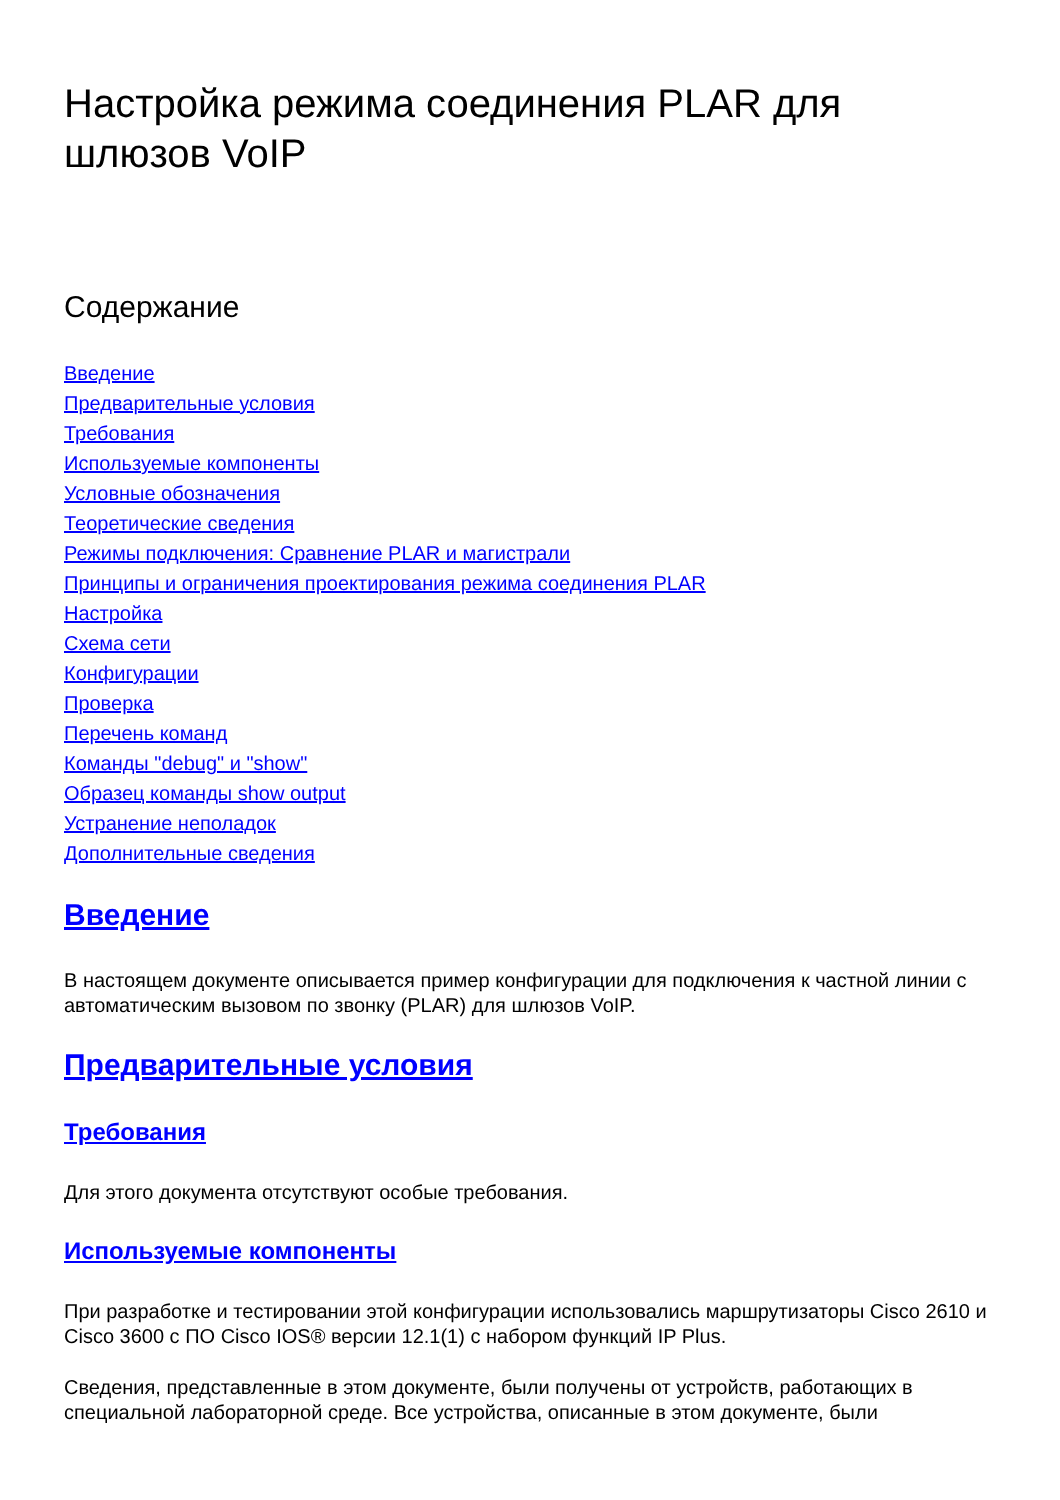Настройка режима соединения PLAR для шлюзов VoIP
Содержание
Введение
Предварительные условия
Требования
Используемые компоненты
Условные обозначения
Теоретические сведения
Режимы подключения: Сравнение PLAR и магистрали
Принципы и ограничения проектирования режима соединения PLAR
Настройка
Схема сети
Конфигурации
Проверка
Перечень команд
Команды "debug" и "show"
Образец команды show output
Устранение неполадок
Дополнительные сведения
Введение
В настоящем документе описывается пример конфигурации для подключения к частной линии с автоматическим вызовом по звонку (PLAR) для шлюзов VoIP.
Предварительные условия
Требования
Для этого документа отсутствуют особые требования.
Используемые компоненты
При разработке и тестировании этой конфигурации использовались маршрутизаторы Cisco 2610 и Cisco 3600 с ПО Cisco IOS® версии 12.1(1) с набором функций IP Plus.
Сведения, представленные в этом документе, были получены от устройств, работающих в специальной лабораторной среде. Все устройства, описанные в этом документе, были